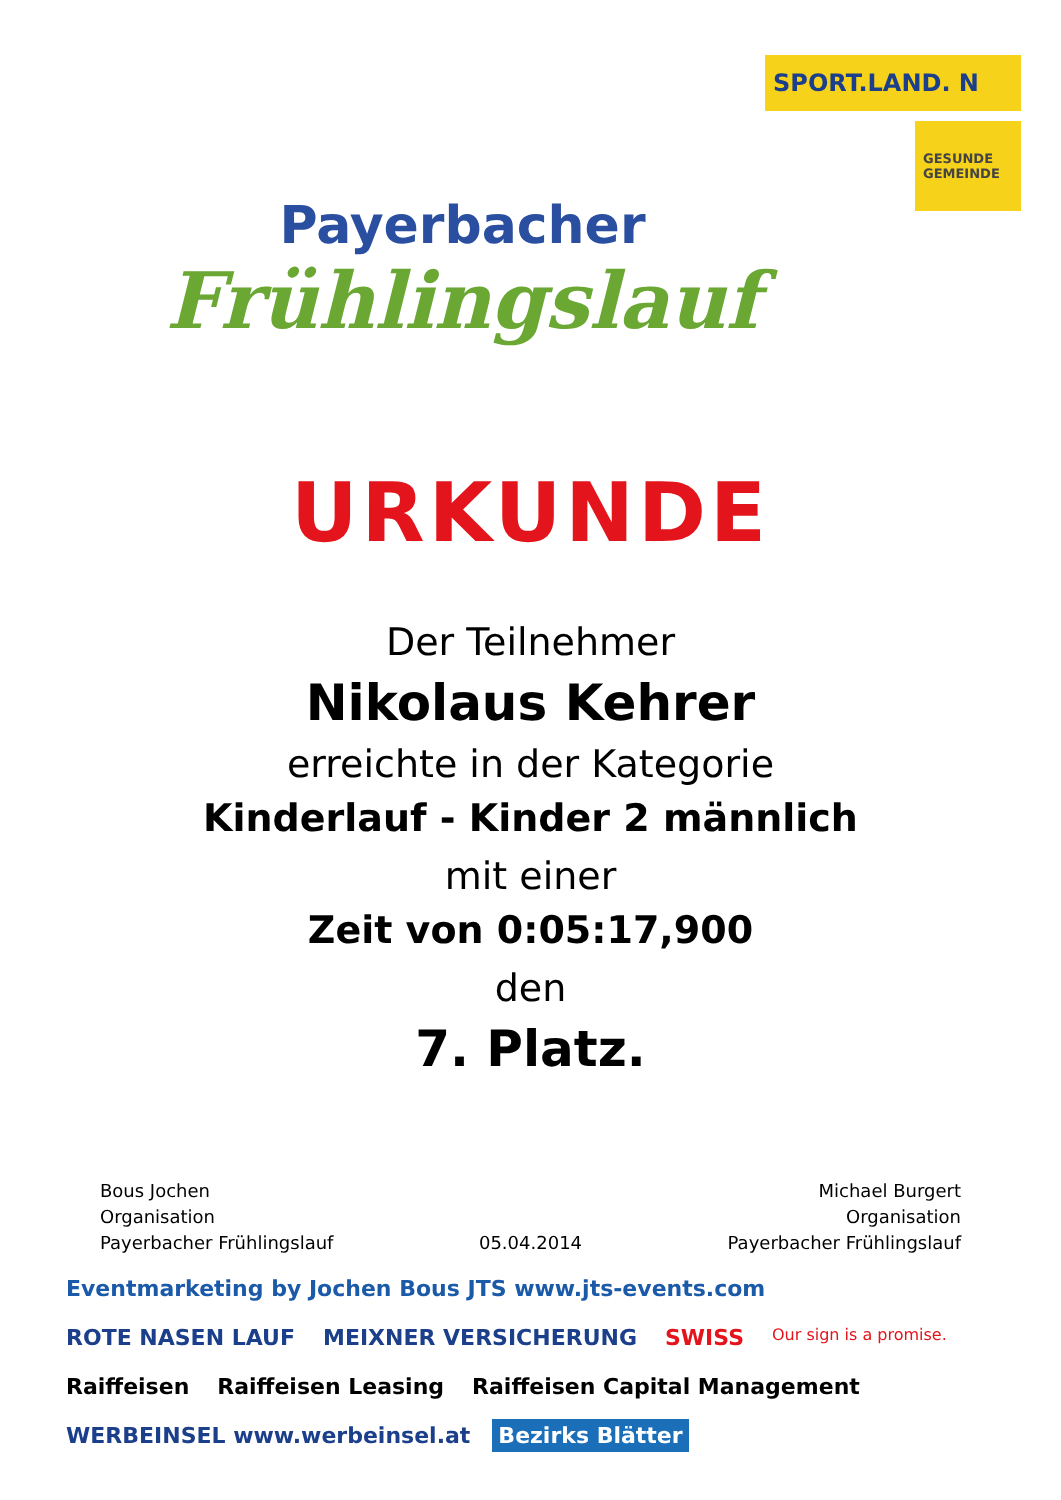Payerbacher
Frühlingslauf
SPORT.LAND. N
GESUNDE GEMEINDE
URKUNDE
Der Teilnehmer
Nikolaus Kehrer
erreichte in der Kategorie
Kinderlauf - Kinder 2 männlich
mit einer
Zeit von 0:05:17,900
den
7. Platz.
Bous Jochen
Organisation
Payerbacher Frühlingslauf
05.04.2014 Michael Burgert
Organisation
Payerbacher Frühlingslauf
Eventmarketing by Jochen Bous JTS www.jts-events.com ROTE NASEN LAUF MEIXNER VERSICHERUNG SWISS Our sign is a promise. Raiffeisen Raiffeisen Leasing Raiffeisen Capital Management WERBEINSEL www.werbeinsel.at Bezirks Blätter